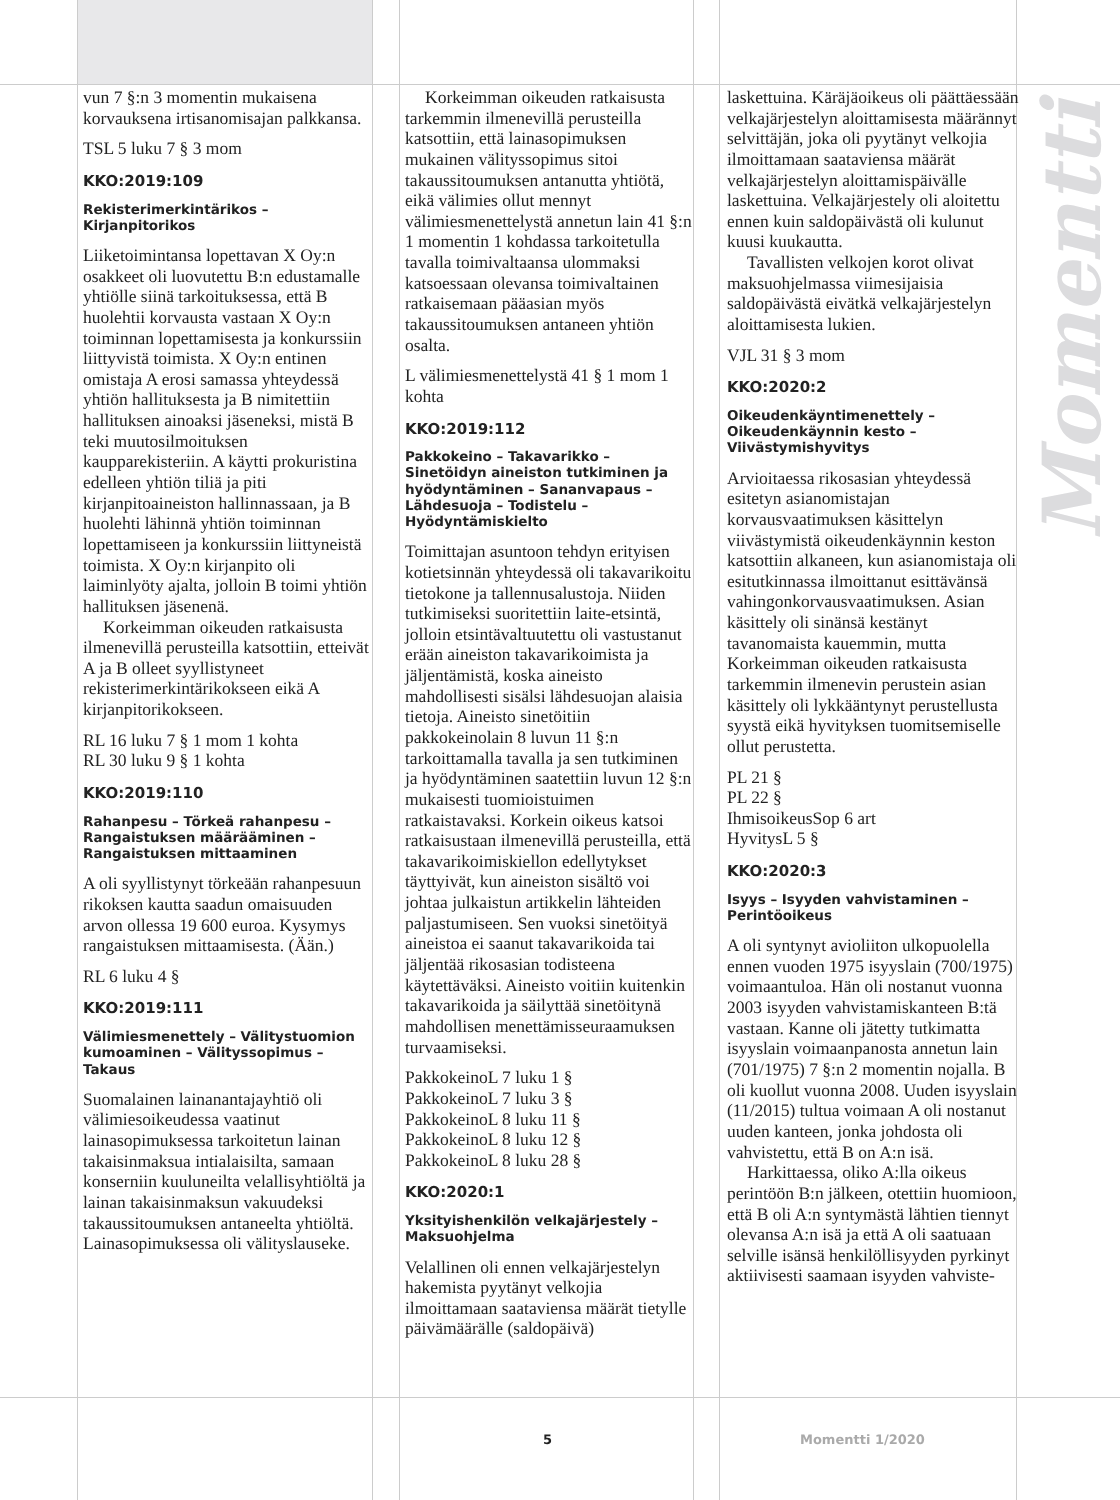vun 7 §:n 3 momentin mukaisena korvauksena irtisanomisajan palkkansa.
TSL 5 luku 7 § 3 mom
KKO:2019:109
Rekisterimerkintärikos – Kirjanpitorikos
Liiketoimintansa lopettavan X Oy:n osakkeet oli luovutettu B:n edustamalle yhtiölle siinä tarkoituksessa, että B huolehtii korvausta vastaan X Oy:n toiminnan lopettamisesta ja konkurssiin liittyvistä toimista. X Oy:n entinen omistaja A erosi samassa yhteydessä yhtiön hallituksesta ja B nimitettiin hallituksen ainoaksi jäseneksi, mistä B teki muutosilmoituksen kaupparekisteriin. A käytti prokuristina edelleen yhtiön tiliä ja piti kirjanpitoaineiston hallinnassaan, ja B huolehti lähinnä yhtiön toiminnan lopettamiseen ja konkurssiin liittyneistä toimista. X Oy:n kirjanpito oli laiminlyöty ajalta, jolloin B toimi yhtiön hallituksen jäsenenä.
Korkeimman oikeuden ratkaisusta ilmenevillä perusteilla katsottiin, etteivät A ja B olleet syyllistyneet rekisterimerkintärikokseen eikä A kirjanpitorikokseen.
RL 16 luku 7 § 1 mom 1 kohta
RL 30 luku 9 § 1 kohta
KKO:2019:110
Rahanpesu – Törkeä rahanpesu – Rangaistuksen määrääminen – Rangaistuksen mittaaminen
A oli syyllistynyt törkeään rahanpesuun rikoksen kautta saadun omaisuuden arvon ollessa 19 600 euroa. Kysymys rangaistuksen mittaamisesta. (Ään.)
RL 6 luku 4 §
KKO:2019:111
Välimiesmenettely – Välitystuomion kumoaminen – Välityssopimus – Takaus
Suomalainen lainanantajayhtiö oli välimiesoikeudessa vaatinut lainasopimuksessa tarkoitetun lainan takaisinmaksua intialaisilta, samaan konserniin kuuluneilta velallisyhtiöltä ja lainan takaisinmaksun vakuudeksi takaussitoumuksen antaneelta yhtiöltä. Lainasopimuksessa oli välityslauseke.
Korkeimman oikeuden ratkaisusta tarkemmin ilmenevillä perusteilla katsottiin, että lainasopimuksen mukainen välityssopimus sitoi takaussitoumuksen antanutta yhtiötä, eikä välimies ollut mennyt välimiesmenettelystä annetun lain 41 §:n 1 momentin 1 kohdassa tarkoitetulla tavalla toimivaltaansa ulommaksi katsoessaan olevansa toimivaltainen ratkaisemaan pääasian myös takaussitoumuksen antaneen yhtiön osalta.
L välimiesmenettelystä 41 § 1 mom 1 kohta
KKO:2019:112
Pakkokeino – Takavarikko – Sinetöidyn aineiston tutkiminen ja hyödyntäminen – Sananvapaus – Lähdesuoja – Todistelu – Hyödyntämiskielto
Toimittajan asuntoon tehdyn erityisen kotietsinnän yhteydessä oli takavarikoitu tietokone ja tallennusalustoja. Niiden tutkimiseksi suoritettiin laite-etsintä, jolloin etsintävaltuutettu oli vastustanut erään aineiston takavarikoimista ja jäljentämistä, koska aineisto mahdollisesti sisälsi lähdesuojan alaisia tietoja. Aineisto sinetöitiin pakkokeinolain 8 luvun 11 §:n tarkoittamalla tavalla ja sen tutkiminen ja hyödyntäminen saatettiin luvun 12 §:n mukaisesti tuomioistuimen ratkaistavaksi. Korkein oikeus katsoi ratkaisustaan ilmenevillä perusteilla, että takavarikoimiskiellon edellytykset täyttyivät, kun aineiston sisältö voi johtaa julkaistun artikkelin lähteiden paljastumiseen. Sen vuoksi sinetöityä aineistoa ei saanut takavarikoida tai jäljentää rikosasian todisteena käytettäväksi. Aineisto voitiin kuitenkin takavarikoida ja säilyttää sinetöitynä mahdollisen menettämisseuraamuksen turvaamiseksi.
PakkokeinoL 7 luku 1 §
PakkokeinoL 7 luku 3 §
PakkokeinoL 8 luku 11 §
PakkokeinoL 8 luku 12 §
PakkokeinoL 8 luku 28 §
KKO:2020:1
Yksityishenkilön velkajärjestely – Maksuohjelma
Velallinen oli ennen velkajärjestelyn hakemista pyytänyt velkojia ilmoittamaan saataviensa määrät tietylle päivämäärälle (saldopäivä)
laskettuina. Käräjäoikeus oli päättäessään velkajärjestelyn aloittamisesta määrännyt selvittäjän, joka oli pyytänyt velkojia ilmoittamaan saataviensa määrät velkajärjestelyn aloittamispäivälle laskettuina. Velkajärjestely oli aloitettu ennen kuin saldopäivästä oli kulunut kuusi kuukautta.
Tavallisten velkojen korot olivat maksuohjelmassa viimesijaisia saldopäivästä eivätkä velkajärjestelyn aloittamisesta lukien.
VJL 31 § 3 mom
KKO:2020:2
Oikeudenkäyntimenettely – Oikeudenkäynnin kesto – Viivästymishyvitys
Arvioitaessa rikosasian yhteydessä esitetyn asianomistajan korvausvaatimuksen käsittelyn viivästymistä oikeudenkäynnin keston katsottiin alkaneen, kun asianomistaja oli esitutkinnassa ilmoittanut esittävänsä vahingonkorvausvaatimuksen. Asian käsittely oli sinänsä kestänyt tavanomaista kauemmin, mutta Korkeimman oikeuden ratkaisusta tarkemmin ilmenevin perustein asian käsittely oli lykkääntynyt perustellusta syystä eikä hyvityksen tuomitsemiselle ollut perustetta.
PL 21 §
PL 22 §
IhmisoikeusSop 6 art
HyvitysL 5 §
KKO:2020:3
Isyys – Isyyden vahvistaminen – Perintöoikeus
A oli syntynyt avioliiton ulkopuolella ennen vuoden 1975 isyyslain (700/1975) voimaantuloa. Hän oli nostanut vuonna 2003 isyyden vahvistamiskanteen B:tä vastaan. Kanne oli jätetty tutkimatta isyyslain voimaanpanosta annetun lain (701/1975) 7 §:n 2 momentin nojalla. B oli kuollut vuonna 2008. Uuden isyyslain (11/2015) tultua voimaan A oli nostanut uuden kanteen, jonka johdosta oli vahvistettu, että B on A:n isä.
Harkittaessa, oliko A:lla oikeus perintöön B:n jälkeen, otettiin huomioon, että B oli A:n syntymästä lähtien tiennyt olevansa A:n isä ja että A oli saatuaan selville isänsä henkilöllisyyden pyrkinyt aktiivisesti saamaan isyyden vahviste-
Momentti
5 Momentti 1/2020